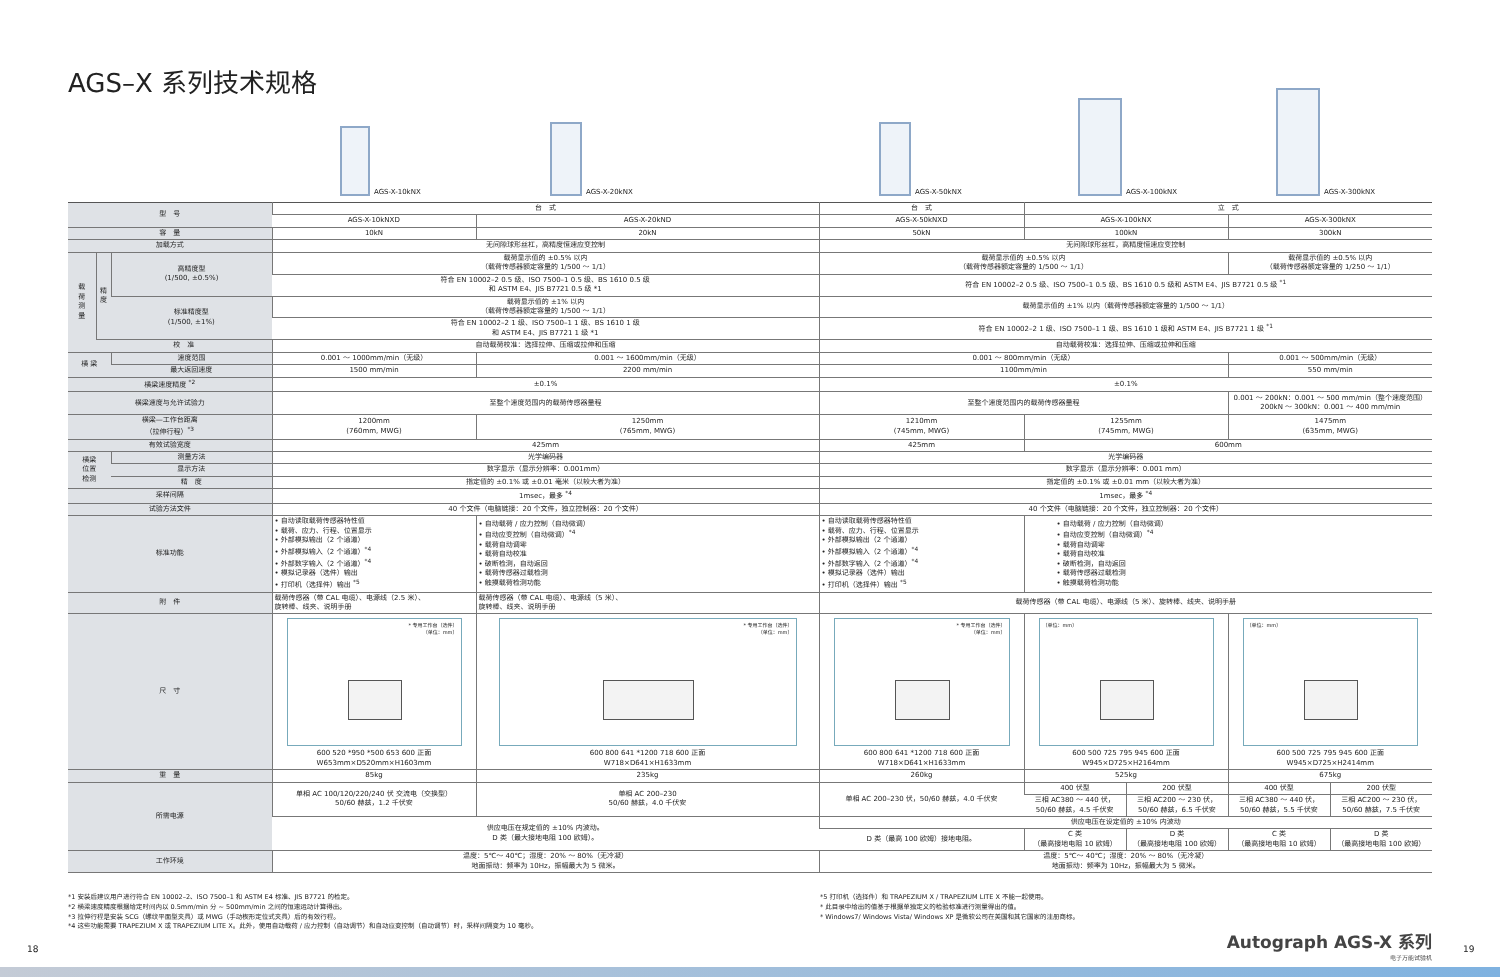AGS–X 系列技术规格
AGS-X-10kNX AGS-X-20kNX AGS-X-50kNX AGS-X-100kNX AGS-X-300kNX
| 型 号 | | | 台 式 | | 台 式 | 立 式 | | | |
| | | | AGS-X-10kNXD | AGS-X-20kND | AGS-X-50kNXD | AGS-X-100kNX | | AGS-X-300kNX | |
| 容 量 | | | 10kN | 20kN | 50kN | 100kN | | 300kN | |
| 加载方式 | | | 无间隙球形丝杠，高精度恒速应变控制 | | 无间隙球形丝杠，高精度恒速应变控制 | | | | |
| 载 荷 测 量 | 精 度 | 高精度型 (1/500, ±0.5%) | 载荷显示值的 ±0.5% 以内 （载荷传感器额定容量的 1/500 ～ 1/1） | | 载荷显示值的 ±0.5% 以内 （载荷传感器额定容量的 1/500 ～ 1/1） | | | 载荷显示值的 ±0.5% 以内 （载荷传感器额定容量的 1/250 ～ 1/1） | |
| | | | 符合 EN 10002–2 0.5 级、ISO 7500–1 0.5 级、BS 1610 0.5 级 和 ASTM E4、JIS B7721 0.5 级 *1 | | 符合 EN 10002–2 0.5 级、ISO 7500–1 0.5 级、BS 1610 0.5 级和 ASTM E4、JIS B7721 0.5 级 <sup>*1</sup> | | | | |
| | | 标准精度型 (1/500, ±1%) | 载荷显示值的 ±1% 以内 （载荷传感器额定容量的 1/500 ～ 1/1） | | 载荷显示值的 ±1% 以内（载荷传感器额定容量的 1/500 ～ 1/1） | | | | |
| | | | 符合 EN 10002–2 1 级、ISO 7500–1 1 级、BS 1610 1 级 和 ASTM E4、JIS B7721 1 级 *1 | | 符合 EN 10002–2 1 级、ISO 7500–1 1 级、BS 1610 1 级和 ASTM E4、JIS B7721 1 级 <sup>*1</sup> | | | | |
| | 校 准 | | 自动载荷校准：选择拉伸、压缩或拉伸和压缩 | | 自动载荷校准：选择拉伸、压缩或拉伸和压缩 | | | | |
| 横 梁 | | 速度范围 | 0.001 ～ 1000mm/min（无级） | 0.001 ～ 1600mm/min（无级） | 0.001 ～ 800mm/min（无级） | | | 0.001 ～ 500mm/min（无级） | |
| | | 最大返回速度 | 1500 mm/min | 2200 mm/min | 1100mm/min | | | 550 mm/min | |
| 横梁速度精度 <sup>*2</sup> | | | ±0.1% | | ±0.1% | | | | |
| 横梁速度与允许试验力 | | | 至整个速度范围内的载荷传感器量程 | | 至整个速度范围内的载荷传感器量程 | | | 0.001 ～ 200kN：0.001 ～ 500 mm/min（整个速度范围） 200kN ～ 300kN：0.001 ～ 400 mm/min | |
| 横梁—工作台距离 （拉伸行程）<sup>*3</sup> | | | 1200mm (760mm, MWG) | 1250mm (765mm, MWG) | 1210mm (745mm, MWG) | 1255mm (745mm, MWG) | | 1475mm (635mm, MWG) | |
| 有效试验宽度 | | | 425mm | | 425mm | 600mm | | | |
| 横梁 位置 检测 | | 测量方法 | 光学编码器 | | 光学编码器 | | | | |
| | | 显示方法 | 数字显示（显示分辨率：0.001mm） | | 数字显示（显示分辨率：0.001 mm） | | | | |
| | | 精 度 | 指定值的 ±0.1% 或 ±0.01 毫米（以较大者为准） | | 指定值的 ±0.1% 或 ±0.01 mm（以较大者为准） | | | | |
| 采样间隔 | | | 1msec，最多 <sup>*4</sup> | | 1msec，最多 <sup>*4</sup> | | | | |
| 试验方法文件 | | | 40 个文件（电脑链接：20 个文件，独立控制器：20 个文件） | | 40 个文件（电脑链接：20 个文件，独立控制器：20 个文件） | | | | |
| 标准功能 | | | • 自动读取载荷传感器特性值 • 载荷、应力、行程、位置显示 • 外部模拟输出（2 个通道） • 外部模拟输入（2 个通道）<sup>*4</sup> • 外部数字输入（2 个通道）<sup>*4</sup> • 模拟记录器（选件）输出 • 打印机（选择件）输出 <sup>*5</sup> | • 自动载荷 / 应力控制（自动微调） • 自动应变控制（自动微调）<sup>*4</sup> • 载荷自动调零 • 载荷自动校准 • 破断检测，自动返回 • 载荷传感器过载检测 • 触摸载荷检测功能 | • 自动读取载荷传感器特性值 • 载荷、应力、行程、位置显示 • 外部模拟输出（2 个通道） • 外部模拟输入（2 个通道）<sup>*4</sup> • 外部数字输入（2 个通道）<sup>*4</sup> • 模拟记录器（选件）输出 • 打印机（选择件）输出 <sup>*5</sup> | • 自动载荷 / 应力控制（自动微调） • 自动应变控制（自动微调）<sup>*4</sup> • 载荷自动调零 • 载荷自动校准 • 破断检测，自动返回 • 载荷传感器过载检测 • 触摸载荷检测功能 | | | |
| 附 件 | | | 载荷传感器（带 CAL 电缆）、电源线（2.5 米）、 旋转棒、线夹、说明手册 | 载荷传感器（带 CAL 电缆）、电源线（5 米）、 旋转棒、线夹、说明手册 | 载荷传感器（带 CAL 电缆）、电源线（5 米）、旋转棒、线夹、说明手册 | | | | |
| 尺 寸 | | | * 专用工作台（选件） （单位：mm） 600 520 *950 *500 653 600 正面 W653mm×D520mm×H1603mm | * 专用工作台（选件） （单位：mm） 600 800 641 *1200 718 600 正面 W718×D641×H1633mm | * 专用工作台（选件） （单位：mm） 600 800 641 *1200 718 600 正面 W718×D641×H1633mm | （单位：mm） 600 500 725 795 945 600 正面 W945×D725×H2164mm | | （单位：mm） 600 500 725 795 945 600 正面 W945×D725×H2414mm | |
| 重 量 | | | 85kg | 235kg | 260kg | 525kg | | 675kg | |
| 所需电源 | | | 单相 AC 100/120/220/240 伏 交流电（交换型） 50/60 赫兹，1.2 千伏安 | 单相 AC 200–230 50/60 赫兹，4.0 千伏安 | 单相 AC 200–230 伏，50/60 赫兹，4.0 千伏安 | 400 伏型 | 200 伏型 | 400 伏型 | 200 伏型 |
| | | | | | | 三相 AC380 ～ 440 伏， 50/60 赫兹，4.5 千伏安 | 三相 AC200 ～ 230 伏， 50/60 赫兹，6.5 千伏安 | 三相 AC380 ～ 440 伏， 50/60 赫兹，5.5 千伏安 | 三相 AC200 ～ 230 伏， 50/60 赫兹，7.5 千伏安 |
| | | | 供应电压在规定值的 ±10% 内波动。 D 类（最大接地电阻 100 欧姆）。 | | 供应电压在设定值的 ±10% 内波动 | | | | |
| | | | | | D 类（最高 100 欧姆）接地电阻。 | C 类 （最高接地电阻 10 欧姆） | D 类 （最高接地电阻 100 欧姆） | C 类 （最高接地电阻 10 欧姆） | D 类 （最高接地电阻 100 欧姆） |
| 工作环境 | | | 温度：5℃～ 40℃；湿度：20% ～ 80%（无冷凝） 地面振动：频率为 10Hz，振幅最大为 5 微米。 | | 温度：5℃～ 40℃；湿度：20% ～ 80%（无冷凝） 地面振动：频率为 10Hz，振幅最大为 5 微米。 | | | | |
*1 安装后建议用户进行符合 EN 10002–2、ISO 7500–1 和 ASTM E4 标准、JIS B7721 的检定。
*2 横梁速度精度根据给定时间内以 0.5mm/min 分 ~ 500mm/min 之间的恒速运动计算得出。
*3 拉伸行程是安装 SCG（螺纹平面型夹具）或 MWG（手动楔形定位式夹具）后的有效行程。
*4 这些功能需要 TRAPEZIUM X 或 TRAPEZIUM LITE X。此外，使用自动载荷 / 应力控制（自动调节）和自动应变控制（自动调节）时，采样间隔变为 10 毫秒。
*5 打印机（选择件）和 TRAPEZIUM X / TRAPEZIUM LITE X 不能一起使用。
* 此目录中给出的值基于根据单独定义的检验标准进行测量得出的值。
* Windows7/ Windows Vista/ Windows XP 是微软公司在美国和其它国家的注册商标。
18
Autograph AGS-X 系列
电子万能试验机
19